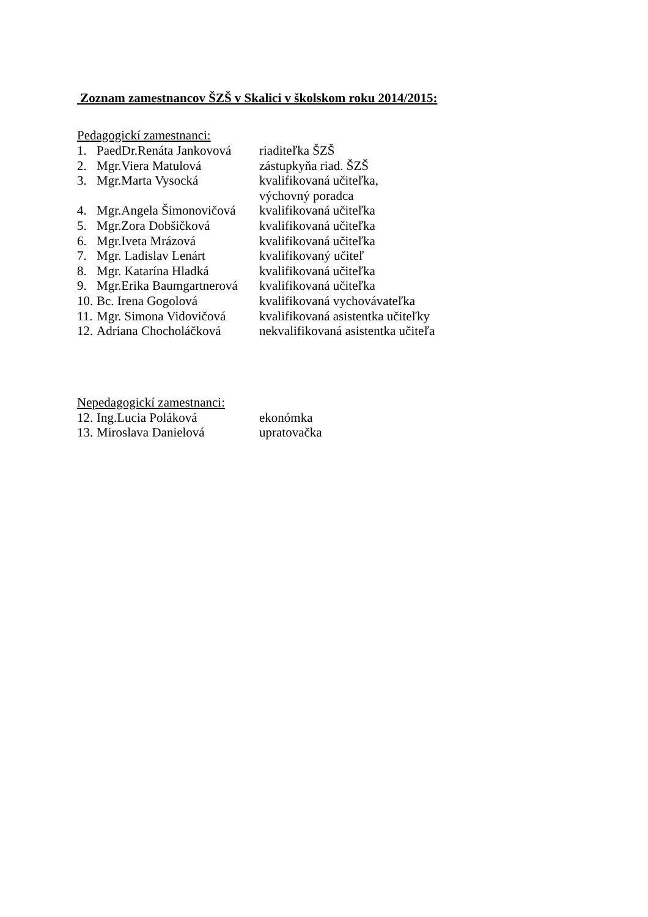Zoznam zamestnancov ŠZŠ v Skalici v školskom roku 2014/2015:
Pedagogickí zamestnanci:
1. PaedDr.Renáta Jankovová riaditeľka ŠZŠ
2. Mgr.Viera Matulová zástupkyňa riad. ŠZŠ
3. Mgr.Marta Vysocká kvalifikovaná učiteľka,
výchovný poradca
4. Mgr.Angela Šimonovičová kvalifikovaná učiteľka
5. Mgr.Zora Dobšičková kvalifikovaná učiteľka
6. Mgr.Iveta Mrázová kvalifikovaná učiteľka
7. Mgr. Ladislav Lenárt kvalifikovaný učiteľ
8. Mgr. Katarína Hladká kvalifikovaná učiteľka
9. Mgr.Erika Baumgartnerová kvalifikovaná učiteľka
10. Bc. Irena Gogolová kvalifikovaná vychovávateľka
11. Mgr. Simona Vidovičová kvalifikovaná asistentka učiteľky
12. Adriana Chocholáčková nekvalifikovaná asistentka učiteľa
Nepedagogickí zamestnanci:
12. Ing.Lucia Poláková ekonómka
13. Miroslava Danielová upratovačka